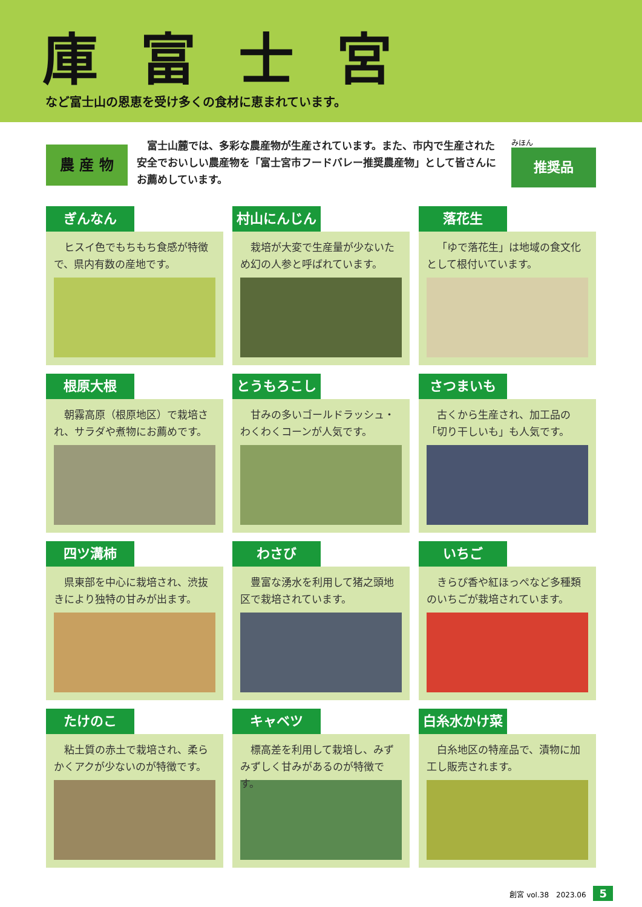庫富士宮
など富士山の恩恵を受け多くの食材に恵まれています。
農 産 物
富士山麓では、多彩な農産物が生産されています。また、市内で生産された安全でおいしい農産物を「富士宮市フードバレー推奨農産物」として皆さんにお薦めしています。
みほん
推奨品
ぎんなん
ヒスイ色でもちもち食感が特徴で、県内有数の産地です。
村山にんじん
栽培が大変で生産量が少ないため幻の人参と呼ばれています。
落花生
「ゆで落花生」は地域の食文化として根付いています。
根原大根
朝霧高原（根原地区）で栽培され、サラダや煮物にお薦めです。
とうもろこし
甘みの多いゴールドラッシュ・わくわくコーンが人気です。
さつまいも
古くから生産され、加工品の「切り干しいも」も人気です。
四ツ溝柿
県東部を中心に栽培され、渋抜きにより独特の甘みが出ます。
わさび
豊富な湧水を利用して猪之頭地区で栽培されています。
いちご
きらぴ香や紅ほっぺなど多種類のいちごが栽培されています。
たけのこ
粘土質の赤土で栽培され、柔らかくアクが少ないのが特徴です。
キャベツ
標高差を利用して栽培し、みずみずしく甘みがあるのが特徴です。
白糸水かけ菜
白糸地区の特産品で、漬物に加工し販売されます。
創宮 vol.38　2023.06 5